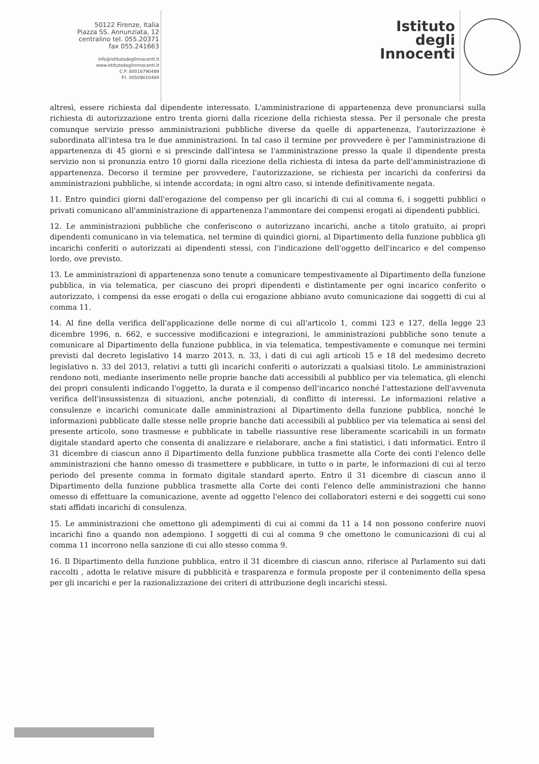50122 Firenze, Italia
Piazza SS. Annunziata, 12
centralino tel. 055.20371
fax 055.241663
info@istitutodeglinnocenti.it
www.istitutodeglinnnocenti.it
C.F: 80016790489
P.I. 00509010484
Istituto
degli
Innocenti
altresì, essere richiesta dal dipendente interessato. L'amministrazione di appartenenza deve pronunciarsi sulla richiesta di autorizzazione entro trenta giorni dalla ricezione della richiesta stessa. Per il personale che presta comunque servizio presso amministrazioni pubbliche diverse da quelle di appartenenza, l'autorizzazione è subordinata all'intesa tra le due amministrazioni. In tal caso il termine per provvedere è per l'amministrazione di appartenenza di 45 giorni e si prescinde dall'intesa se l'amministrazione presso la quale il dipendente presta servizio non si pronunzia entro 10 giorni dalla ricezione della richiesta di intesa da parte dell'amministrazione di appartenenza. Decorso il termine per provvedere, l'autorizzazione, se richiesta per incarichi da conferirsi da amministrazioni pubbliche, si intende accordata; in ogni altro caso, si intende definitivamente negata.
11. Entro quindici giorni dall'erogazione del compenso per gli incarichi di cui al comma 6, i soggetti pubblici o privati comunicano all'amministrazione di appartenenza l'ammontare dei compensi erogati ai dipendenti pubblici.
12. Le amministrazioni pubbliche che conferiscono o autorizzano incarichi, anche a titolo gratuito, ai propri dipendenti comunicano in via telematica, nel termine di quindici giorni, al Dipartimento della funzione pubblica gli incarichi conferiti o autorizzati ai dipendenti stessi, con l'indicazione dell'oggetto dell'incarico e del compenso lordo, ove previsto.
13. Le amministrazioni di appartenenza sono tenute a comunicare tempestivamente al Dipartimento della funzione pubblica, in via telematica, per ciascuno dei propri dipendenti e distintamente per ogni incarico conferito o autorizzato, i compensi da esse erogati o della cui erogazione abbiano avuto comunicazione dai soggetti di cui al comma 11.
14. Al fine della verifica dell'applicazione delle norme di cui all'articolo 1, commi 123 e 127, della legge 23 dicembre 1996, n. 662, e successive modificazioni e integrazioni, le amministrazioni pubbliche sono tenute a comunicare al Dipartimento della funzione pubblica, in via telematica, tempestivamente e comunque nei termini previsti dal decreto legislativo 14 marzo 2013, n. 33, i dati di cui agli articoli 15 e 18 del medesimo decreto legislativo n. 33 del 2013, relativi a tutti gli incarichi conferiti o autorizzati a qualsiasi titolo. Le amministrazioni rendono noti, mediante inserimento nelle proprie banche dati accessibili al pubblico per via telematica, gli elenchi dei propri consulenti indicando l'oggetto, la durata e il compenso dell'incarico nonché l'attestazione dell'avvenuta verifica dell'insussistenza di situazioni, anche potenziali, di conflitto di interessi. Le informazioni relative a consulenze e incarichi comunicate dalle amministrazioni al Dipartimento della funzione pubblica, nonché le informazioni pubblicate dalle stesse nelle proprie banche dati accessibili al pubblico per via telematica ai sensi del presente articolo, sono trasmesse e pubblicate in tabelle riassuntive rese liberamente scaricabili in un formato digitale standard aperto che consenta di analizzare e rielaborare, anche a fini statistici, i dati informatici. Entro il 31 dicembre di ciascun anno il Dipartimento della funzione pubblica trasmette alla Corte dei conti l'elenco delle amministrazioni che hanno omesso di trasmettere e pubblicare, in tutto o in parte, le informazioni di cui al terzo periodo del presente comma in formato digitale standard aperto. Entro il 31 dicembre di ciascun anno il Dipartimento della funzione pubblica trasmette alla Corte dei conti l'elenco delle amministrazioni che hanno omesso di effettuare la comunicazione, avente ad oggetto l'elenco dei collaboratori esterni e dei soggetti cui sono stati affidati incarichi di consulenza.
15. Le amministrazioni che omettono gli adempimenti di cui ai commi da 11 a 14 non possono conferire nuovi incarichi fino a quando non adempiono. I soggetti di cui al comma 9 che omettono le comunicazioni di cui al comma 11 incorrono nella sanzione di cui allo stesso comma 9.
16. Il Dipartimento della funzione pubblica, entro il 31 dicembre di ciascun anno, riferisce al Parlamento sui dati raccolti , adotta le relative misure di pubblicità e trasparenza e formula proposte per il contenimento della spesa per gli incarichi e per la razionalizzazione dei criteri di attribuzione degli incarichi stessi.